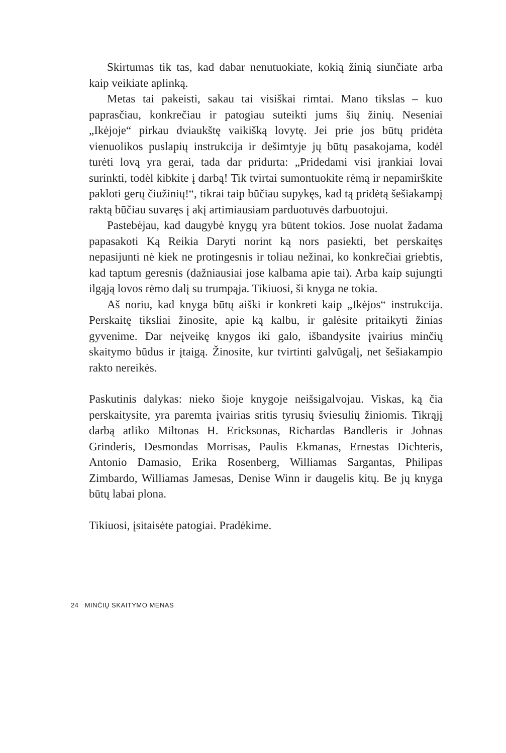Skirtumas tik tas, kad dabar nenutuokiate, kokią žinią siunčiate arba kaip veikiate aplinką.
Metas tai pakeisti, sakau tai visiškai rimtai. Mano tikslas – kuo paprasčiau, konkrečiau ir patogiau suteikti jums šių žinių. Neseniai „Ikėjoje“ pirkau dviaukštę vaikišką lovytę. Jei prie jos būtų pridėta vienuolikos puslapių instrukcija ir dešimtyje jų būtų pasakojama, kodėl turėti lovą yra gerai, tada dar pridurta: „Pridedami visi įrankiai lovai surinkti, todėl kibkite į darbą! Tik tvirtai sumontuokite rėmą ir nepamirškite pakloti gerų čiužinių!“, tikrai taip būčiau supykęs, kad tą pridėtą šešiakampį raktą būčiau suvaręs į akį artimiausiam parduotuvės darbuotojui.
Pastebėjau, kad daugybė knygų yra būtent tokios. Jose nuolat žadama papasakoti Ką Reikia Daryti norint ką nors pasiekti, bet perskaitęs nepasijunti nė kiek ne protingesnis ir toliau nežinai, ko konkrečiai griebtis, kad taptum geresnis (dažniausiai jose kalbama apie tai). Arba kaip sujungti ilgąją lovos rėmo dalį su trumpąja. Tikiuosi, ši knyga ne tokia.
Aš noriu, kad knyga būtų aiški ir konkreti kaip „Ikėjos“ instrukcija. Perskaitę tiksliai žinosite, apie ką kalbu, ir galėsite pritaikyti žinias gyvenime. Dar neįveikę knygos iki galo, išbandysite įvairius minčių skaitymo būdus ir įtaigą. Žinosite, kur tvirtinti galvūgalį, net šešiakampio rakto nereikės.
Paskutinis dalykas: nieko šioje knygoje neišsigalvojau. Viskas, ką čia perskaitysite, yra paremta įvairias sritis tyrusių šviesulių žiniomis. Tikrąjį darbą atliko Miltonas H. Ericksonas, Richardas Bandleris ir Johnas Grinderis, Desmondas Morrisas, Paulis Ekmanas, Ernestas Dichteris, Antonio Damasio, Erika Rosenberg, Williamas Sargantas, Philipas Zimbardo, Williamas Jamesas, Denise Winn ir daugelis kitų. Be jų knyga būtų labai plona.
Tikiuosi, įsitaisėte patogiai. Pradėkime.
24 MINČIŲ SKAITYMO MENAS